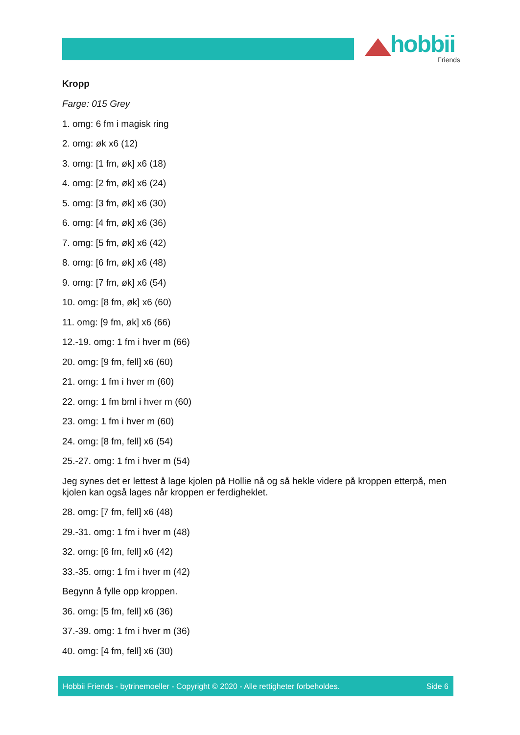hobbii
Friends
Kropp
Farge: 015 Grey
1. omg: 6 fm i magisk ring
2. omg: øk x6 (12)
3. omg: [1 fm, øk] x6 (18)
4. omg: [2 fm, øk] x6 (24)
5. omg: [3 fm, øk] x6 (30)
6. omg: [4 fm, øk] x6 (36)
7. omg: [5 fm, øk] x6 (42)
8. omg: [6 fm, øk] x6 (48)
9. omg: [7 fm, øk] x6 (54)
10. omg: [8 fm, øk] x6 (60)
11. omg: [9 fm, øk] x6 (66)
12.-19. omg: 1 fm i hver m (66)
20. omg: [9 fm, fell] x6 (60)
21. omg: 1 fm i hver m (60)
22. omg: 1 fm bml i hver m (60)
23. omg: 1 fm i hver m (60)
24. omg: [8 fm, fell] x6 (54)
25.-27. omg: 1 fm i hver m (54)
Jeg synes det er lettest å lage kjolen på Hollie nå og så hekle videre på kroppen etterpå, men kjolen kan også lages når kroppen er ferdigheklet.
28. omg: [7 fm, fell] x6 (48)
29.-31. omg: 1 fm i hver m (48)
32. omg: [6 fm, fell] x6 (42)
33.-35. omg: 1 fm i hver m (42)
Begynn å fylle opp kroppen.
36. omg: [5 fm, fell] x6 (36)
37.-39. omg: 1 fm i hver m (36)
40. omg: [4 fm, fell] x6 (30)
Hobbii Friends - bytrinemoeller - Copyright © 2020 - Alle rettigheter forbeholdes. Side 6